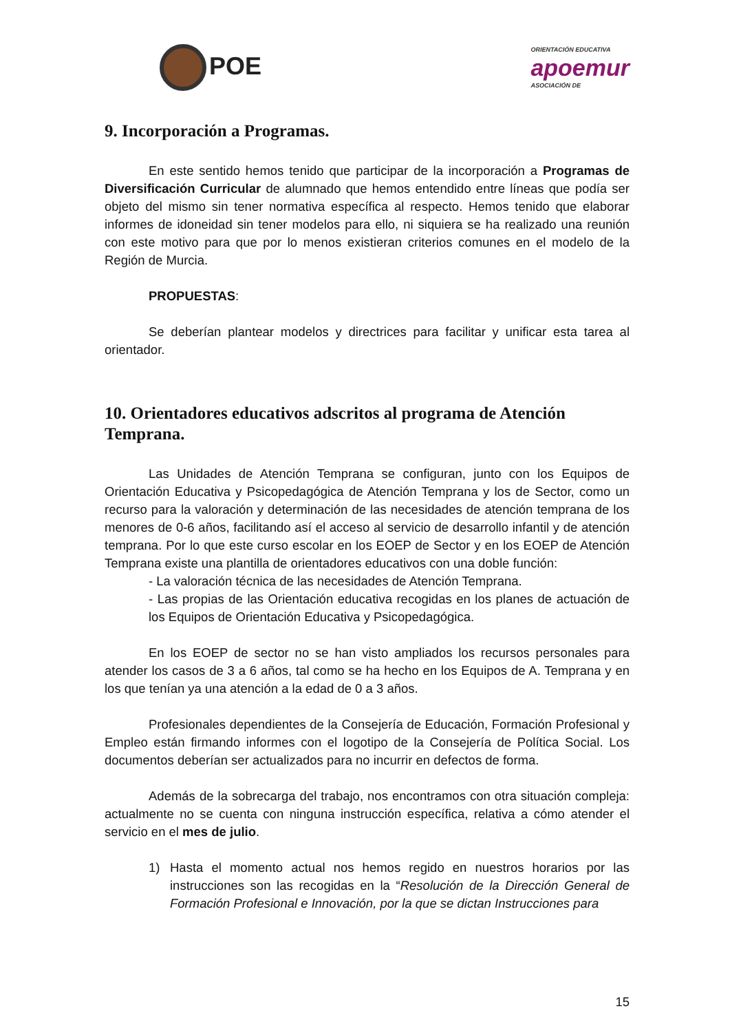POE
ORIENTACIÓN EDUCATIVA
apoemur
ASOCIACIÓN DE
9. Incorporación a Programas.
En este sentido hemos tenido que participar de la incorporación a Programas de Diversificación Curricular de alumnado que hemos entendido entre líneas que podía ser objeto del mismo sin tener normativa específica al respecto. Hemos tenido que elaborar informes de idoneidad sin tener modelos para ello, ni siquiera se ha realizado una reunión con este motivo para que por lo menos existieran criterios comunes en el modelo de la Región de Murcia.
PROPUESTAS:
Se deberían plantear modelos y directrices para facilitar y unificar esta tarea al orientador.
10. Orientadores educativos adscritos al programa de Atención Temprana.
Las Unidades de Atención Temprana se configuran, junto con los Equipos de Orientación Educativa y Psicopedagógica de Atención Temprana y los de Sector, como un recurso para la valoración y determinación de las necesidades de atención temprana de los menores de 0-6 años, facilitando así el acceso al servicio de desarrollo infantil y de atención temprana. Por lo que este curso escolar en los EOEP de Sector y en los EOEP de Atención Temprana existe una plantilla de orientadores educativos con una doble función:
- La valoración técnica de las necesidades de Atención Temprana.
- Las propias de las Orientación educativa recogidas en los planes de actuación de los Equipos de Orientación Educativa y Psicopedagógica.
En los EOEP de sector no se han visto ampliados los recursos personales para atender los casos de 3 a 6 años, tal como se ha hecho en los Equipos de A. Temprana y en los que tenían ya una atención a la edad de 0 a 3 años.
Profesionales dependientes de la Consejería de Educación, Formación Profesional y Empleo están firmando informes con el logotipo de la Consejería de Política Social. Los documentos deberían ser actualizados para no incurrir en defectos de forma.
Además de la sobrecarga del trabajo, nos encontramos con otra situación compleja: actualmente no se cuenta con ninguna instrucción específica, relativa a cómo atender el servicio en el mes de julio.
1) Hasta el momento actual nos hemos regido en nuestros horarios por las instrucciones son las recogidas en la “Resolución de la Dirección General de Formación Profesional e Innovación, por la que se dictan Instrucciones para
15